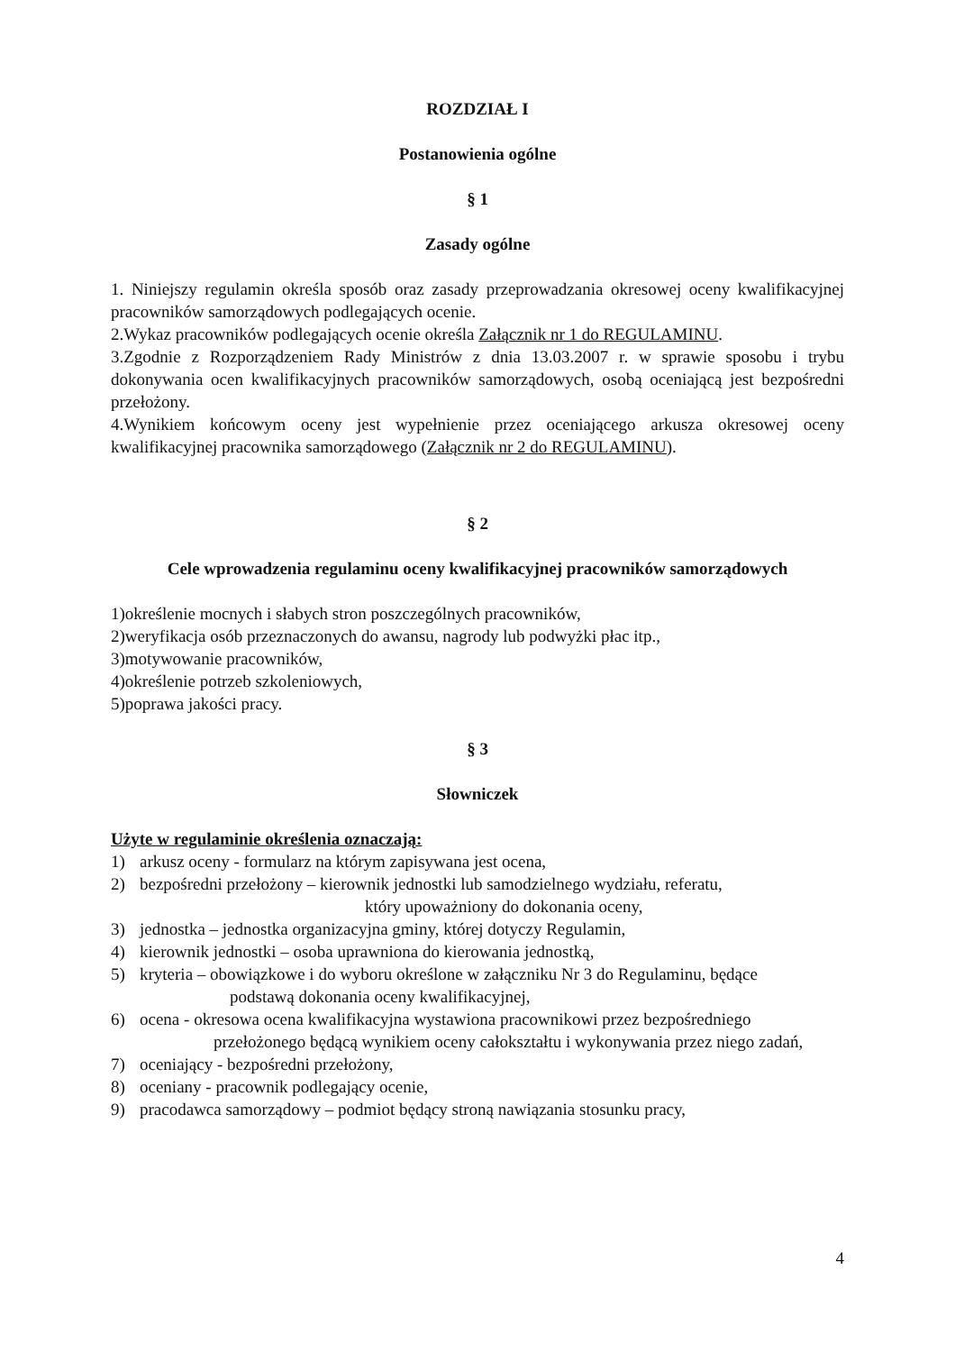ROZDZIAŁ I
Postanowienia ogólne
§ 1
Zasady ogólne
1. Niniejszy regulamin określa sposób oraz zasady przeprowadzania okresowej oceny kwalifikacyjnej pracowników samorządowych podlegających ocenie.
2.Wykaz pracowników podlegających ocenie określa Załącznik nr 1 do REGULAMINU.
3.Zgodnie z Rozporządzeniem Rady Ministrów z dnia 13.03.2007 r. w sprawie sposobu i trybu dokonywania ocen kwalifikacyjnych pracowników samorządowych, osobą oceniającą jest bezpośredni przełożony.
4.Wynikiem końcowym oceny jest wypełnienie przez oceniającego arkusza okresowej oceny kwalifikacyjnej pracownika samorządowego (Załącznik nr 2 do REGULAMINU).
§ 2
Cele wprowadzenia regulaminu oceny kwalifikacyjnej pracowników samorządowych
1)określenie mocnych i słabych stron poszczególnych pracowników,
2)weryfikacja osób przeznaczonych do awansu, nagrody lub podwyżki płac itp.,
3)motywowanie pracowników,
4)określenie potrzeb szkoleniowych,
5)poprawa jakości pracy.
§ 3
Słowniczek
Użyte w regulaminie określenia oznaczają:
1) arkusz oceny - formularz na którym zapisywana jest ocena,
2) bezpośredni przełożony – kierownik jednostki lub samodzielnego wydziału, referatu,
który upoważniony do dokonania oceny,
3) jednostka – jednostka organizacyjna gminy, której dotyczy Regulamin,
4) kierownik jednostki – osoba uprawniona do kierowania jednostką,
5) kryteria – obowiązkowe i do wyboru określone w załączniku Nr 3 do Regulaminu, będące
podstawą dokonania oceny kwalifikacyjnej,
6) ocena - okresowa ocena kwalifikacyjna wystawiona pracownikowi przez bezpośredniego
przełożonego będącą wynikiem oceny całokształtu i wykonywania przez niego zadań,
7) oceniający - bezpośredni przełożony,
8) oceniany - pracownik podlegający ocenie,
9) pracodawca samorządowy – podmiot będący stroną nawiązania stosunku pracy,
4